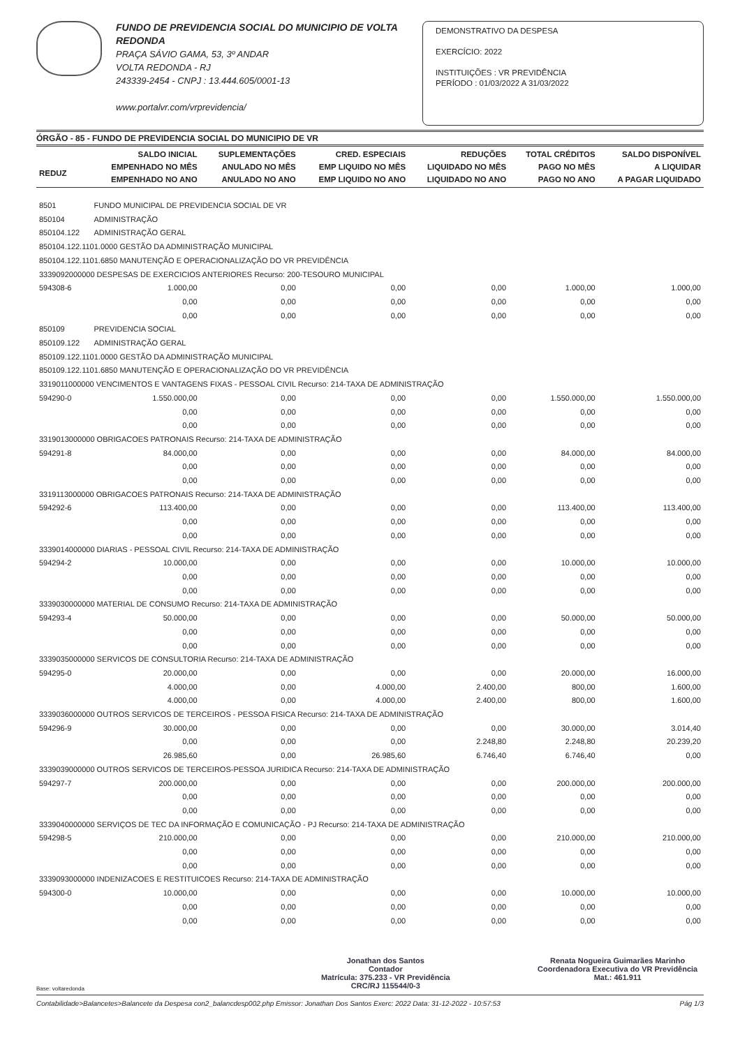FUNDO DE PREVIDENCIA SOCIAL DO MUNICIPIO DE VOLTA REDONDA
PRAÇA SÁVIO GAMA, 53, 3º ANDAR
VOLTA REDONDA - RJ
243339-2454 - CNPJ : 13.444.605/0001-13
www.portalvr.com/vrprevidencia/
DEMONSTRATIVO DA DESPESA
EXERCÍCIO: 2022
INSTITUIÇÕES : VR PREVIDÊNCIA
PERÍODO : 01/03/2022 A 31/03/2022
ÓRGÃO - 85 - FUNDO DE PREVIDENCIA SOCIAL DO MUNICIPIO DE VR
| REDUZ | SALDO INICIAL EMPENHADO NO MÊS EMPENHADO NO ANO | SUPLEMENTAÇÕES ANULADO NO MÊS ANULADO NO ANO | CRED. ESPECIAIS EMP LIQUIDO NO MÊS EMP LIQUIDO NO ANO | REDUÇÕES LIQUIDADO NO MÊS LIQUIDADO NO ANO | TOTAL CRÉDITOS PAGO NO MÊS PAGO NO ANO | SALDO DISPONÍVEL A LIQUIDAR A PAGAR LIQUIDADO |
| --- | --- | --- | --- | --- | --- | --- |
| 8501 | FUNDO MUNICIPAL DE PREVIDENCIA SOCIAL DE VR | | | | | |
| 850104 | ADMINISTRAÇÃO | | | | | |
| 850104.122 | ADMINISTRAÇÃO GERAL | | | | | |
| 850104.122.1101.0000 GESTÃO DA ADMINISTRAÇÃO MUNICIPAL | | | | | | |
| 850104.122.1101.6850 MANUTENÇÃO E OPERACIONALIZAÇÃO DO VR PREVIDÊNCIA | | | | | | |
| 3339092000000 DESPESAS DE EXERCICIOS ANTERIORES Recurso: 200-TESOURO MUNICIPAL | | | | | | |
| 594308-6 | 1.000,00 | 0,00 | 0,00 | 0,00 | 1.000,00 | 1.000,00 |
| | 0,00 | 0,00 | 0,00 | 0,00 | 0,00 | 0,00 |
| | 0,00 | 0,00 | 0,00 | 0,00 | 0,00 | 0,00 |
| 850109 | PREVIDENCIA SOCIAL | | | | | |
| 850109.122 | ADMINISTRAÇÃO GERAL | | | | | |
| 850109.122.1101.0000 GESTÃO DA ADMINISTRAÇÃO MUNICIPAL | | | | | | |
| 850109.122.1101.6850 MANUTENÇÃO E OPERACIONALIZAÇÃO DO VR PREVIDÊNCIA | | | | | | |
| 3319011000000 VENCIMENTOS E VANTAGENS FIXAS - PESSOAL CIVIL Recurso: 214-TAXA DE ADMINISTRAÇÃO | | | | | | |
| 594290-0 | 1.550.000,00 | 0,00 | 0,00 | 0,00 | 1.550.000,00 | 1.550.000,00 |
| | 0,00 | 0,00 | 0,00 | 0,00 | 0,00 | 0,00 |
| | 0,00 | 0,00 | 0,00 | 0,00 | 0,00 | 0,00 |
| 3319013000000 OBRIGACOES PATRONAIS Recurso: 214-TAXA DE ADMINISTRAÇÃO | | | | | | |
| 594291-8 | 84.000,00 | 0,00 | 0,00 | 0,00 | 84.000,00 | 84.000,00 |
| | 0,00 | 0,00 | 0,00 | 0,00 | 0,00 | 0,00 |
| | 0,00 | 0,00 | 0,00 | 0,00 | 0,00 | 0,00 |
| 3319113000000 OBRIGACOES PATRONAIS Recurso: 214-TAXA DE ADMINISTRAÇÃO | | | | | | |
| 594292-6 | 113.400,00 | 0,00 | 0,00 | 0,00 | 113.400,00 | 113.400,00 |
| | 0,00 | 0,00 | 0,00 | 0,00 | 0,00 | 0,00 |
| | 0,00 | 0,00 | 0,00 | 0,00 | 0,00 | 0,00 |
| 3339014000000 DIARIAS - PESSOAL CIVIL Recurso: 214-TAXA DE ADMINISTRAÇÃO | | | | | | |
| 594294-2 | 10.000,00 | 0,00 | 0,00 | 0,00 | 10.000,00 | 10.000,00 |
| | 0,00 | 0,00 | 0,00 | 0,00 | 0,00 | 0,00 |
| | 0,00 | 0,00 | 0,00 | 0,00 | 0,00 | 0,00 |
| 3339030000000 MATERIAL DE CONSUMO Recurso: 214-TAXA DE ADMINISTRAÇÃO | | | | | | |
| 594293-4 | 50.000,00 | 0,00 | 0,00 | 0,00 | 50.000,00 | 50.000,00 |
| | 0,00 | 0,00 | 0,00 | 0,00 | 0,00 | 0,00 |
| | 0,00 | 0,00 | 0,00 | 0,00 | 0,00 | 0,00 |
| 3339035000000 SERVICOS DE CONSULTORIA Recurso: 214-TAXA DE ADMINISTRAÇÃO | | | | | | |
| 594295-0 | 20.000,00 | 0,00 | 0,00 | 0,00 | 20.000,00 | 16.000,00 |
| | 4.000,00 | 0,00 | 4.000,00 | 2.400,00 | 800,00 | 1.600,00 |
| | 4.000,00 | 0,00 | 4.000,00 | 2.400,00 | 800,00 | 1.600,00 |
| 3339036000000 OUTROS SERVICOS DE TERCEIROS - PESSOA FISICA Recurso: 214-TAXA DE ADMINISTRAÇÃO | | | | | | |
| 594296-9 | 30.000,00 | 0,00 | 0,00 | 0,00 | 30.000,00 | 3.014,40 |
| | 0,00 | 0,00 | 0,00 | 2.248,80 | 2.248,80 | 20.239,20 |
| | 26.985,60 | 0,00 | 26.985,60 | 6.746,40 | 6.746,40 | 0,00 |
| 3339039000000 OUTROS SERVICOS DE TERCEIROS-PESSOA JURIDICA Recurso: 214-TAXA DE ADMINISTRAÇÃO | | | | | | |
| 594297-7 | 200.000,00 | 0,00 | 0,00 | 0,00 | 200.000,00 | 200.000,00 |
| | 0,00 | 0,00 | 0,00 | 0,00 | 0,00 | 0,00 |
| | 0,00 | 0,00 | 0,00 | 0,00 | 0,00 | 0,00 |
| 3339040000000 SERVIÇOS DE TEC DA INFORMAÇÃO E COMUNICAÇÃO - PJ Recurso: 214-TAXA DE ADMINISTRAÇÃO | | | | | | |
| 594298-5 | 210.000,00 | 0,00 | 0,00 | 0,00 | 210.000,00 | 210.000,00 |
| | 0,00 | 0,00 | 0,00 | 0,00 | 0,00 | 0,00 |
| | 0,00 | 0,00 | 0,00 | 0,00 | 0,00 | 0,00 |
| 3339093000000 INDENIZACOES E RESTITUICOES Recurso: 214-TAXA DE ADMINISTRAÇÃO | | | | | | |
| 594300-0 | 10.000,00 | 0,00 | 0,00 | 0,00 | 10.000,00 | 10.000,00 |
| | 0,00 | 0,00 | 0,00 | 0,00 | 0,00 | 0,00 |
| | 0,00 | 0,00 | 0,00 | 0,00 | 0,00 | 0,00 |
Jonathan dos Santos
Contador
Matrícula: 375.233 - VR Previdência
CRC/RJ 115544/0-3
Renata Nogueira Guimarães Marinho
Coordenadora Executiva do VR Previdência
Mat.: 461.911
Base: voltaredonda
Contabilidade>Balancetes>Balancete da Despesa con2_balancdesp002.php Emissor: Jonathan Dos Santos Exerc: 2022 Data: 31-12-2022 - 10:57:53 Pág 1/3